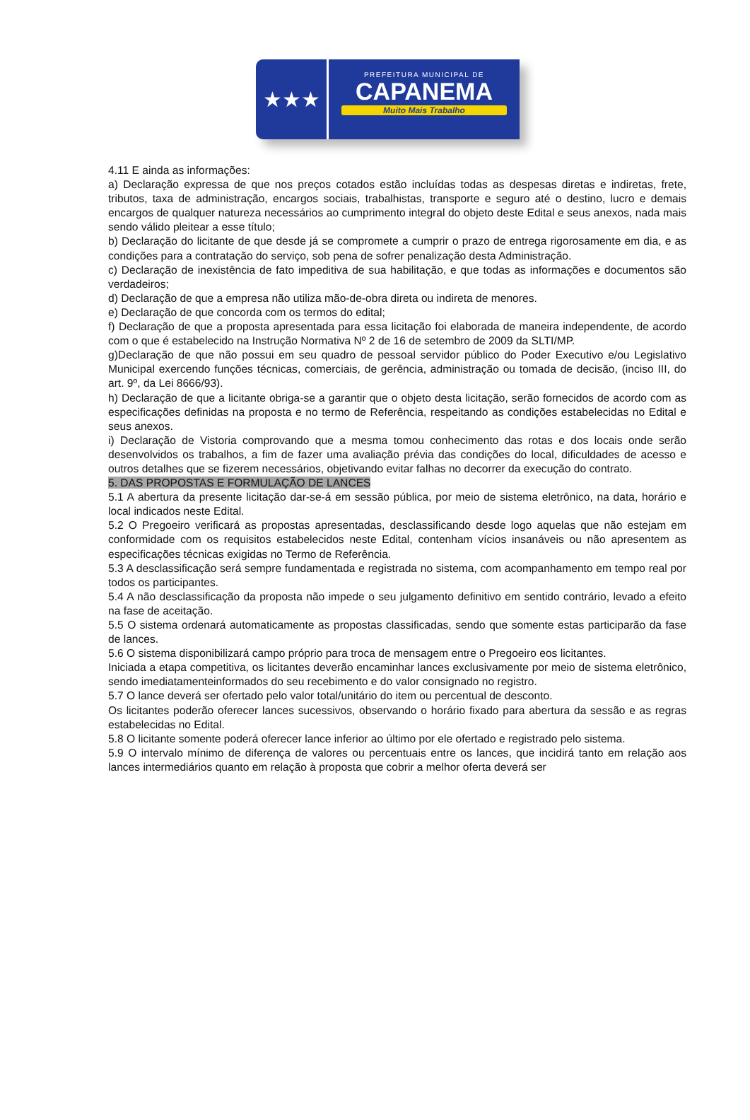★★★
PREFEITURA MUNICIPAL DE
CAPANEMA
Muito Mais Trabalho
4.11 E ainda as informações:
a) Declaração expressa de que nos preços cotados estão incluídas todas as despesas diretas e indiretas, frete, tributos, taxa de administração, encargos sociais, trabalhistas, transporte e seguro até o destino, lucro e demais encargos de qualquer natureza necessários ao cumprimento integral do objeto deste Edital e seus anexos, nada mais sendo válido pleitear a esse título;
b) Declaração do licitante de que desde já se compromete a cumprir o prazo de entrega rigorosamente em dia, e as condições para a contratação do serviço, sob pena de sofrer penalização desta Administração.
c) Declaração de inexistência de fato impeditiva de sua habilitação, e que todas as informações e documentos são verdadeiros;
d) Declaração de que a empresa não utiliza mão-de-obra direta ou indireta de menores.
e) Declaração de que concorda com os termos do edital;
f) Declaração de que a proposta apresentada para essa licitação foi elaborada de maneira independente, de acordo com o que é estabelecido na Instrução Normativa Nº 2 de 16 de setembro de 2009 da SLTI/MP.
g)Declaração de que não possui em seu quadro de pessoal servidor público do Poder Executivo e/ou Legislativo Municipal exercendo funções técnicas, comerciais, de gerência, administração ou tomada de decisão, (inciso III, do art. 9º, da Lei 8666/93).
h) Declaração de que a licitante obriga-se a garantir que o objeto desta licitação, serão fornecidos de acordo com as especificações definidas na proposta e no termo de Referência, respeitando as condições estabelecidas no Edital e seus anexos.
i) Declaração de Vistoria comprovando que a mesma tomou conhecimento das rotas e dos locais onde serão desenvolvidos os trabalhos, a fim de fazer uma avaliação prévia das condições do local, dificuldades de acesso e outros detalhes que se fizerem necessários, objetivando evitar falhas no decorrer da execução do contrato.
5. DAS PROPOSTAS E FORMULAÇÃO DE LANCES
5.1 A abertura da presente licitação dar-se-á em sessão pública, por meio de sistema eletrônico, na data, horário e local indicados neste Edital.
5.2 O Pregoeiro verificará as propostas apresentadas, desclassificando desde logo aquelas que não estejam em conformidade com os requisitos estabelecidos neste Edital, contenham vícios insanáveis ou não apresentem as especificações técnicas exigidas no Termo de Referência.
5.3 A desclassificação será sempre fundamentada e registrada no sistema, com acompanhamento em tempo real por todos os participantes.
5.4 A não desclassificação da proposta não impede o seu julgamento definitivo em sentido contrário, levado a efeito na fase de aceitação.
5.5 O sistema ordenará automaticamente as propostas classificadas, sendo que somente estas participarão da fase de lances.
5.6 O sistema disponibilizará campo próprio para troca de mensagem entre o Pregoeiro eos licitantes.
Iniciada a etapa competitiva, os licitantes deverão encaminhar lances exclusivamente por meio de sistema eletrônico, sendo imediatamenteinformados do seu recebimento e do valor consignado no registro.
5.7 O lance deverá ser ofertado pelo valor total/unitário do item ou percentual de desconto.
Os licitantes poderão oferecer lances sucessivos, observando o horário fixado para abertura da sessão e as regras estabelecidas no Edital.
5.8 O licitante somente poderá oferecer lance inferior ao último por ele ofertado e registrado pelo sistema.
5.9 O intervalo mínimo de diferença de valores ou percentuais entre os lances, que incidirá tanto em relação aos lances intermediários quanto em relação à proposta que cobrir a melhor oferta deverá ser